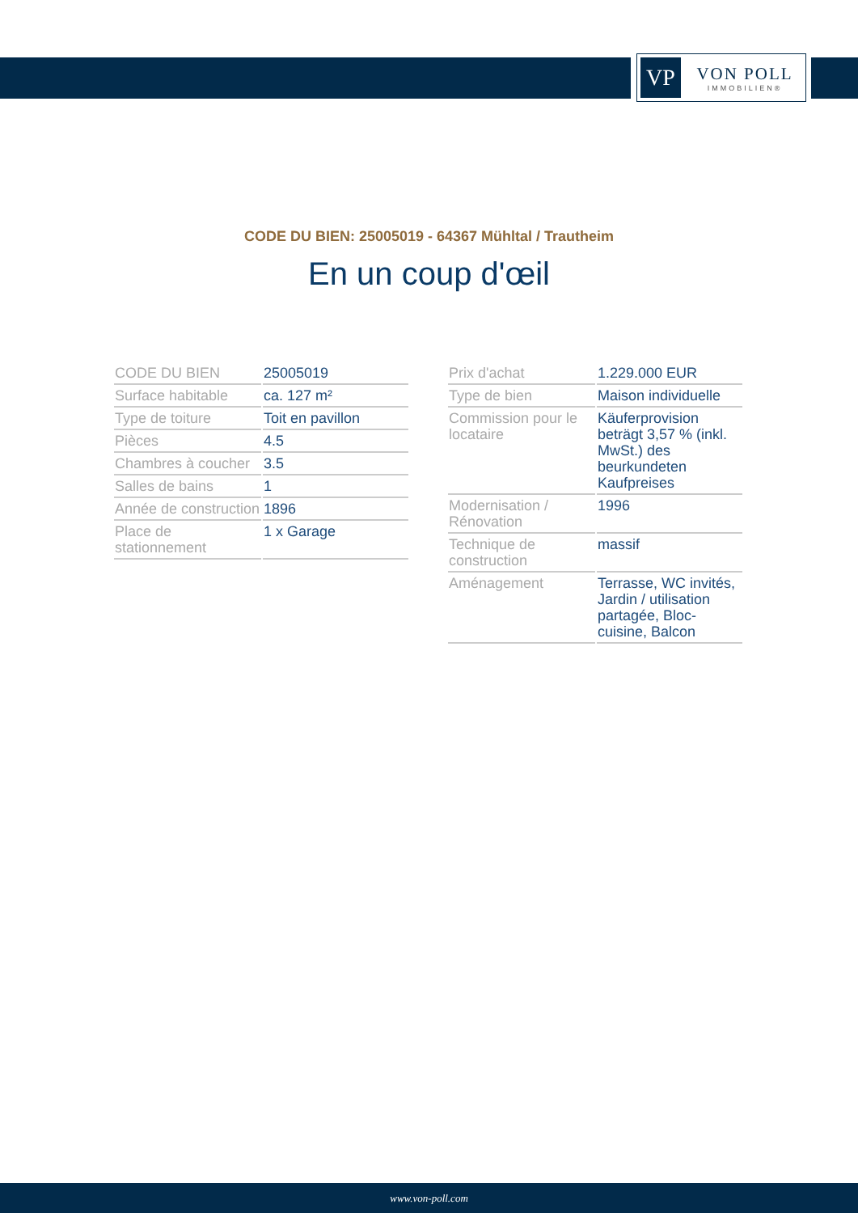VP
VON POLL
IMMOBILIEN®
CODE DU BIEN: 25005019 - 64367 Mühltal / Trautheim
En un coup d'œil
| CODE DU BIEN | 25005019 |
| Surface habitable | ca. 127 m² |
| Type de toiture | Toit en pavillon |
| Pièces | 4.5 |
| Chambres à coucher | 3.5 |
| Salles de bains | 1 |
| Année de construction | 1896 |
| Place de stationnement | 1 x Garage |
| Prix d'achat | 1.229.000 EUR |
| Type de bien | Maison individuelle |
| Commission pour le locataire | Käuferprovision beträgt 3,57 % (inkl. MwSt.) des beurkundeten Kaufpreises |
| Modernisation / Rénovation | 1996 |
| Technique de construction | massif |
| Aménagement | Terrasse, WC invités, Jardin / utilisation partagée, Bloc-cuisine, Balcon |
www.von-poll.com